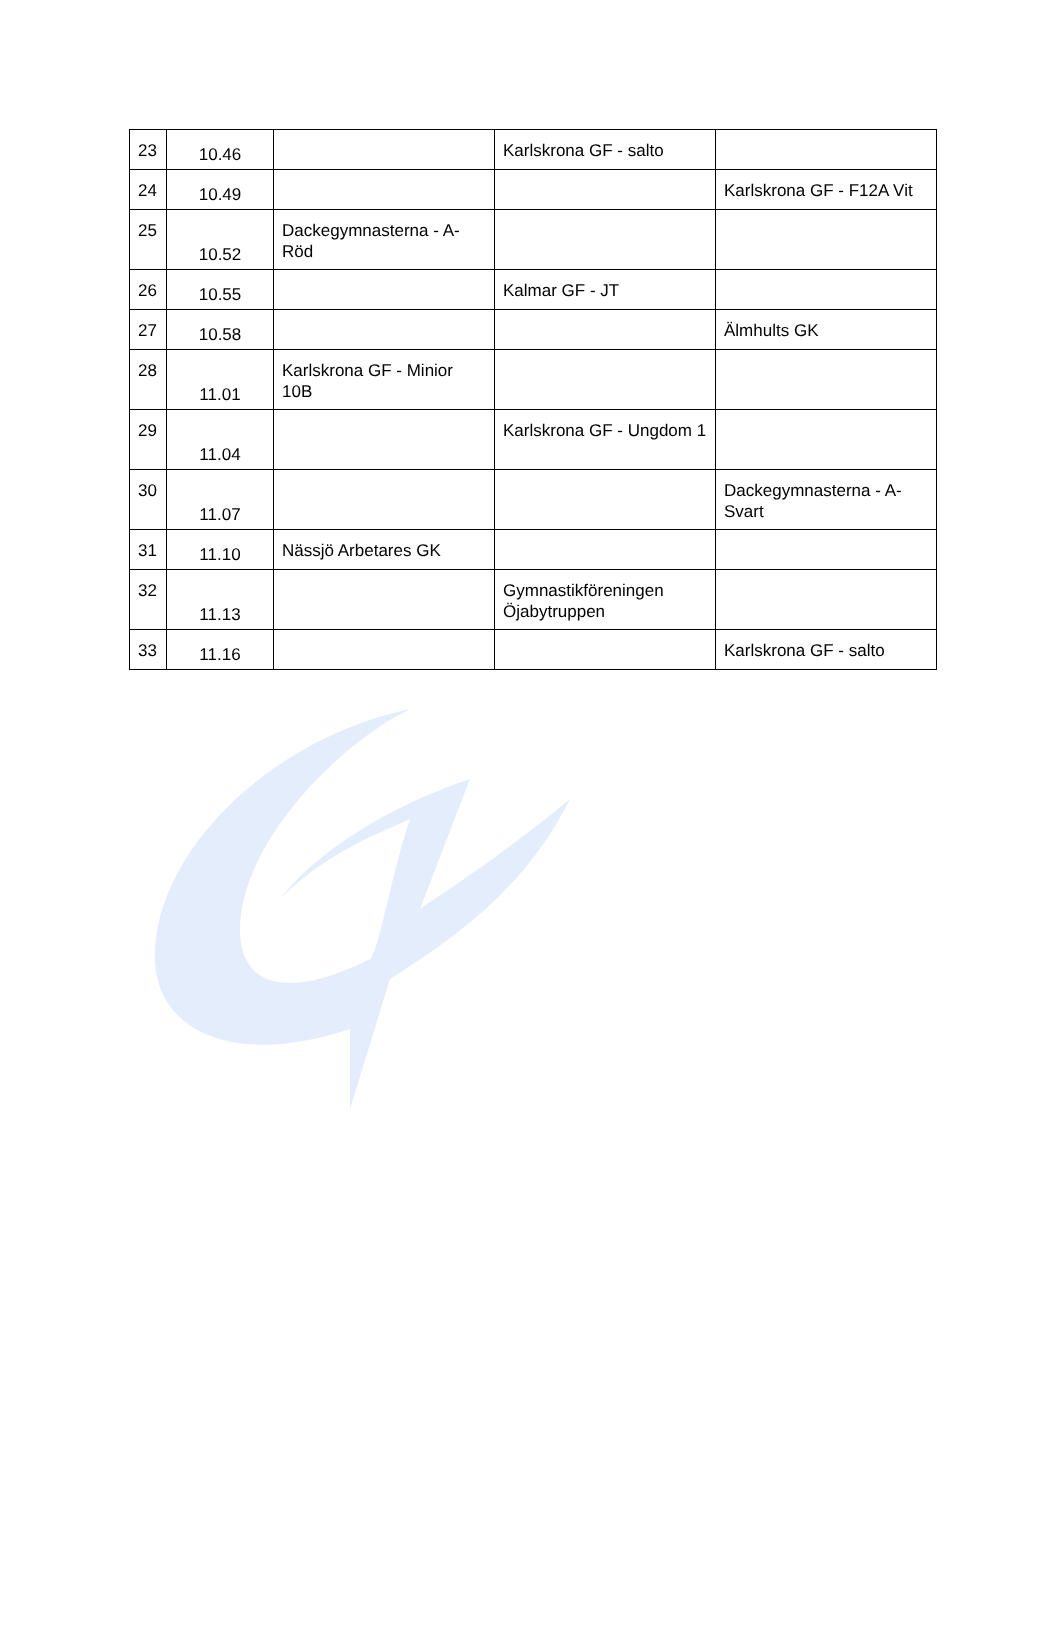| 23 | 10.46 | | Karlskrona GF - salto | |
| 24 | 10.49 | | | Karlskrona GF - F12A Vit |
| 25 | 10.52 | Dackegymnasterna - A-Röd | | |
| 26 | 10.55 | | Kalmar GF - JT | |
| 27 | 10.58 | | | Älmhults GK |
| 28 | 11.01 | Karlskrona GF - Minior 10B | | |
| 29 | 11.04 | | Karlskrona GF - Ungdom 1 | |
| 30 | 11.07 | | | Dackegymnasterna - A-Svart |
| 31 | 11.10 | Nässjö Arbetares GK | | |
| 32 | 11.13 | | Gymnastikföreningen Öjabytruppen | |
| 33 | 11.16 | | | Karlskrona GF - salto |